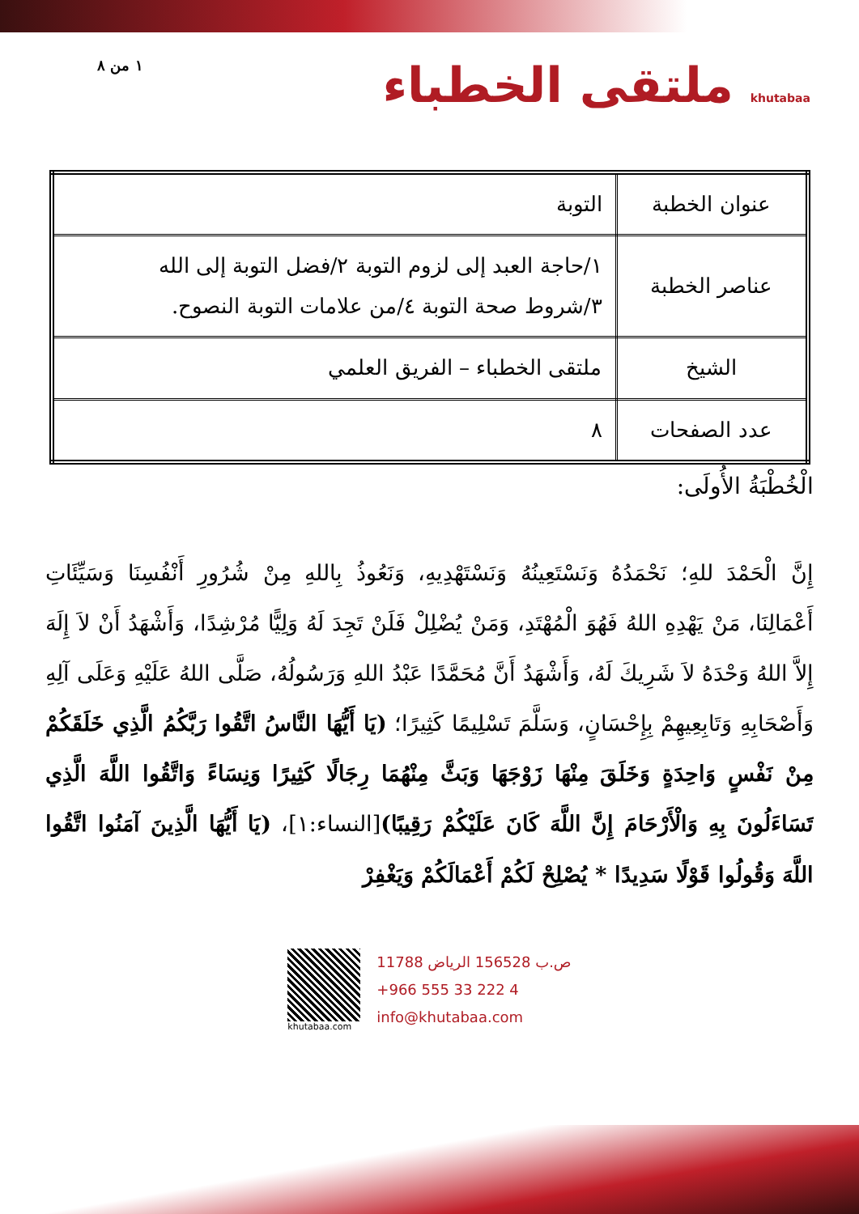١ من ٨
ملتقى الخطباء khutabaa
| عنوان الخطبة | التوبة |
| عناصر الخطبة | ١/حاجة العبد إلى لزوم التوبة ٢/فضل التوبة إلى الله ٣/شروط صحة التوبة ٤/من علامات التوبة النصوح. |
| الشيخ | ملتقى الخطباء – الفريق العلمي |
| عدد الصفحات | ٨ |
الْخُطْبَةُ الأُولَى:
إِنَّ الْحَمْدَ للهِ؛ نَحْمَدُهُ وَنَسْتَعِينُهُ وَنَسْتَهْدِيهِ، وَنَعُوذُ بِاللهِ مِنْ شُرُورِ أَنْفُسِنَا وَسَيِّئَاتِ أَعْمَالِنَا، مَنْ يَهْدِهِ اللهُ فَهُوَ الْمُهْتَدِ، وَمَنْ يُضْلِلْ فَلَنْ تَجِدَ لَهُ وَلِيًّا مُرْشِدًا، وَأَشْهَدُ أَنْ لاَ إِلَهَ إِلاَّ اللهُ وَحْدَهُ لاَ شَرِيكَ لَهُ، وَأَشْهَدُ أَنَّ مُحَمَّدًا عَبْدُ اللهِ وَرَسُولُهُ، صَلَّى اللهُ عَلَيْهِ وَعَلَى آلِهِ وَأَصْحَابِهِ وَتَابِعِيهِمْ بِإِحْسَانٍ، وَسَلَّمَ تَسْلِيمًا كَثِيرًا؛ (يَا أَيُّهَا النَّاسُ اتَّقُوا رَبَّكُمُ الَّذِي خَلَقَكُمْ مِنْ نَفْسٍ وَاحِدَةٍ وَخَلَقَ مِنْهَا زَوْجَهَا وَبَثَّ مِنْهُمَا رِجَالًا كَثِيرًا وَنِسَاءً وَاتَّقُوا اللَّهَ الَّذِي تَسَاءَلُونَ بِهِ وَالْأَرْحَامَ إِنَّ اللَّهَ كَانَ عَلَيْكُمْ رَقِيبًا)[النساء:١]، (يَا أَيُّهَا الَّذِينَ آمَنُوا اتَّقُوا اللَّهَ وَقُولُوا قَوْلًا سَدِيدًا * يُصْلِحْ لَكُمْ أَعْمَالَكُمْ وَيَغْفِرْ
khutabaa.com
ص.ب 156528 الرياض 11788
+966 555 33 222 4
info@khutabaa.com